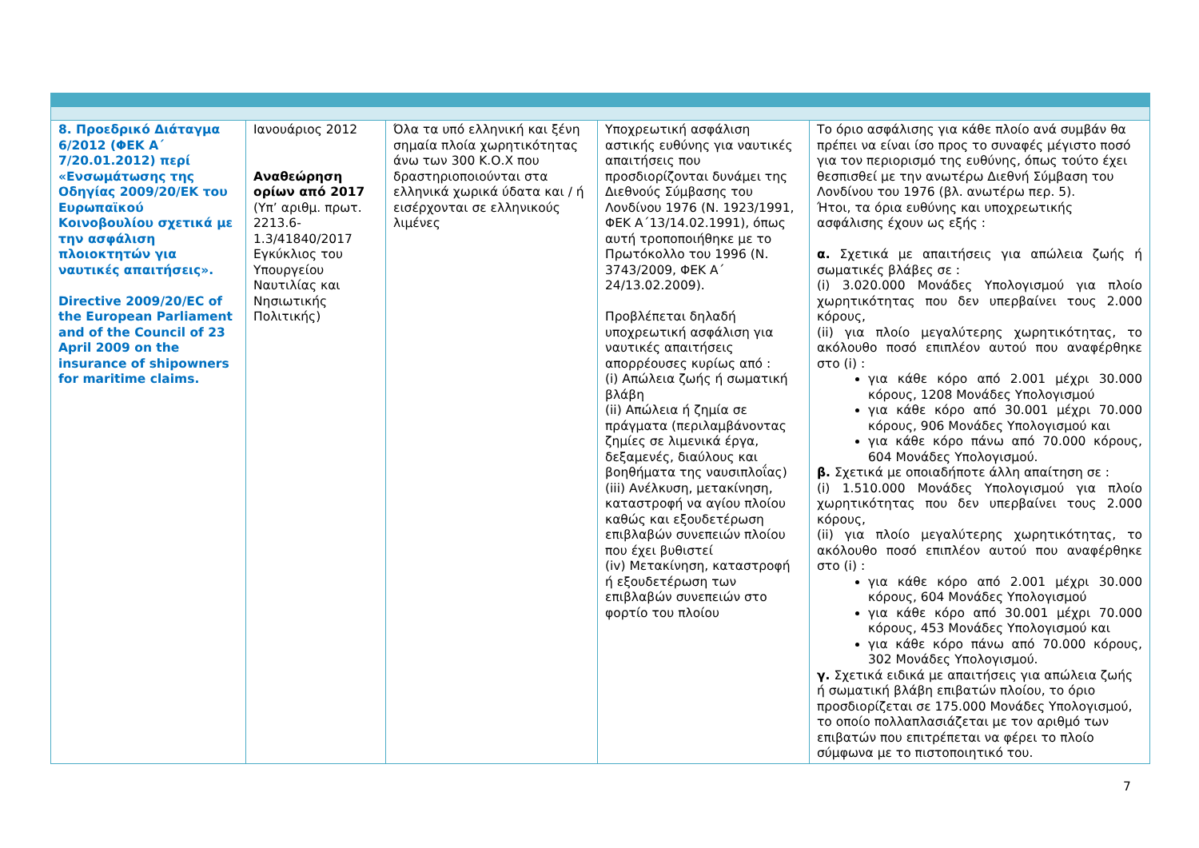| 8. Προεδρικό Διάταγμα 6/2012 (ΦΕΚ Α΄ 7/20.01.2012) περί «Ενσωμάτωσης της Οδηγίας 2009/20/ΕΚ του Ευρωπαϊκού Κοινοβουλίου σχετικά με την ασφάλιση πλοιοκτητών για ναυτικές απαιτήσεις». Directive 2009/20/EC of the European Parliament and of the Council of 23 April 2009 on the insurance of shipowners for maritime claims. | Ιανουάριος 2012 Αναθεώρηση ορίων από 2017 (Υπ’ αριθμ. πρωτ. 2213.6-1.3/41840/2017 Εγκύκλιος του Υπουργείου Ναυτιλίας και Νησιωτικής Πολιτικής) | Όλα τα υπό ελληνική και ξένη σημαία πλοία χωρητικότητας άνω των 300 Κ.Ο.Χ που δραστηριοποιούνται στα ελληνικά χωρικά ύδατα και / ή εισέρχονται σε ελληνικούς λιμένες | Υποχρεωτική ασφάλιση αστικής ευθύνης για ναυτικές απαιτήσεις που προσδιορίζονται δυνάμει της Διεθνούς Σύμβασης του Λονδίνου 1976 (Ν. 1923/1991, ΦΕΚ Α΄13/14.02.1991), όπως αυτή τροποποιήθηκε με το Πρωτόκολλο του 1996 (Ν. 3743/2009, ΦΕΚ Α΄ 24/13.02.2009). Προβλέπεται δηλαδή υποχρεωτική ασφάλιση για ναυτικές απαιτήσεις απορρέουσες κυρίως από : (i) Απώλεια ζωής ή σωματική βλάβη (ii) Απώλεια ή ζημία σε πράγματα (περιλαμβάνοντας ζημίες σε λιμενικά έργα, δεξαμενές, διαύλους και βοηθήματα της ναυσιπλοΐας) (iii) Ανέλκυση, μετακίνηση, καταστροφή να αγίου πλοίου καθώς και εξουδετέρωση επιβλαβών συνεπειών πλοίου που έχει βυθιστεί (iv) Μετακίνηση, καταστροφή ή εξουδετέρωση των επιβλαβών συνεπειών στο φορτίο του πλοίου | Το όριο ασφάλισης για κάθε πλοίο ανά συμβάν θα πρέπει να είναι ίσο προς το συναφές μέγιστο ποσό για τον περιορισμό της ευθύνης, όπως τούτο έχει θεσπισθεί με την ανωτέρω Διεθνή Σύμβαση του Λονδίνου του 1976 (βλ. ανωτέρω περ. 5). Ήτοι, τα όρια ευθύνης και υποχρεωτικής ασφάλισης έχουν ως εξής : α. Σχετικά με απαιτήσεις για απώλεια ζωής ή σωματικές βλάβες σε : (i) 3.020.000 Μονάδες Υπολογισμού για πλοίο χωρητικότητας που δεν υπερβαίνει τους 2.000 κόρους, (ii) για πλοίο μεγαλύτερης χωρητικότητας, το ακόλουθο ποσό επιπλέον αυτού που αναφέρθηκε στο (i) : για κάθε κόρο από 2.001 μέχρι 30.000 κόρους, 1208 Μονάδες Υπολογισμού για κάθε κόρο από 30.001 μέχρι 70.000 κόρους, 906 Μονάδες Υπολογισμού και για κάθε κόρο πάνω από 70.000 κόρους, 604 Μονάδες Υπολογισμού. β. Σχετικά με οποιαδήποτε άλλη απαίτηση σε : (i) 1.510.000 Μονάδες Υπολογισμού για πλοίο χωρητικότητας που δεν υπερβαίνει τους 2.000 κόρους, (ii) για πλοίο μεγαλύτερης χωρητικότητας, το ακόλουθο ποσό επιπλέον αυτού που αναφέρθηκε στο (i) : για κάθε κόρο από 2.001 μέχρι 30.000 κόρους, 604 Μονάδες Υπολογισμού για κάθε κόρο από 30.001 μέχρι 70.000 κόρους, 453 Μονάδες Υπολογισμού και για κάθε κόρο πάνω από 70.000 κόρους, 302 Μονάδες Υπολογισμού. γ. Σχετικά ειδικά με απαιτήσεις για απώλεια ζωής ή σωματική βλάβη επιβατών πλοίου, το όριο προσδιορίζεται σε 175.000 Μονάδες Υπολογισμού, το οποίο πολλαπλασιάζεται με τον αριθμό των επιβατών που επιτρέπεται να φέρει το πλοίο σύμφωνα με το πιστοποιητικό του. |
7